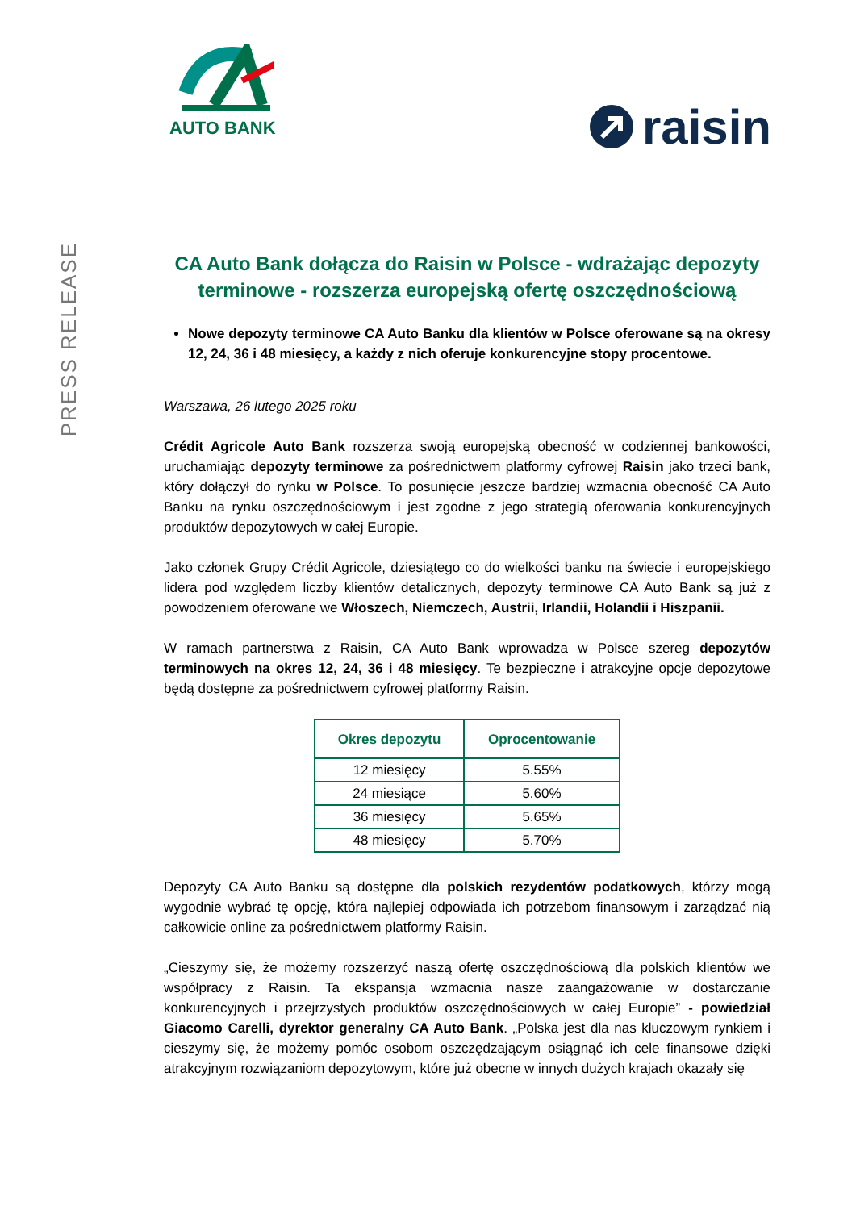PRESS RELEASE
AUTO BANK
raisin
CA Auto Bank dołącza do Raisin w Polsce - wdrażając depozyty terminowe - rozszerza europejską ofertę oszczędnościową
Nowe depozyty terminowe CA Auto Banku dla klientów w Polsce oferowane są na okresy 12, 24, 36 i 48 miesięcy, a każdy z nich oferuje konkurencyjne stopy procentowe.
Warszawa, 26 lutego 2025 roku
Crédit Agricole Auto Bank rozszerza swoją europejską obecność w codziennej bankowości, uruchamiając depozyty terminowe za pośrednictwem platformy cyfrowej Raisin jako trzeci bank, który dołączył do rynku w Polsce. To posunięcie jeszcze bardziej wzmacnia obecność CA Auto Banku na rynku oszczędnościowym i jest zgodne z jego strategią oferowania konkurencyjnych produktów depozytowych w całej Europie.
Jako członek Grupy Crédit Agricole, dziesiątego co do wielkości banku na świecie i europejskiego lidera pod względem liczby klientów detalicznych, depozyty terminowe CA Auto Bank są już z powodzeniem oferowane we Włoszech, Niemczech, Austrii, Irlandii, Holandii i Hiszpanii.
W ramach partnerstwa z Raisin, CA Auto Bank wprowadza w Polsce szereg depozytów terminowych na okres 12, 24, 36 i 48 miesięcy. Te bezpieczne i atrakcyjne opcje depozytowe będą dostępne za pośrednictwem cyfrowej platformy Raisin.
| Okres depozytu | Oprocentowanie |
| --- | --- |
| 12 miesięcy | 5.55% |
| 24 miesiące | 5.60% |
| 36 miesięcy | 5.65% |
| 48 miesięcy | 5.70% |
Depozyty CA Auto Banku są dostępne dla polskich rezydentów podatkowych, którzy mogą wygodnie wybrać tę opcję, która najlepiej odpowiada ich potrzebom finansowym i zarządzać nią całkowicie online za pośrednictwem platformy Raisin.
„Cieszymy się, że możemy rozszerzyć naszą ofertę oszczędnościową dla polskich klientów we współpracy z Raisin. Ta ekspansja wzmacnia nasze zaangażowanie w dostarczanie konkurencyjnych i przejrzystych produktów oszczędnościowych w całej Europie” - powiedział Giacomo Carelli, dyrektor generalny CA Auto Bank. „Polska jest dla nas kluczowym rynkiem i cieszymy się, że możemy pomóc osobom oszczędzającym osiągnąć ich cele finansowe dzięki atrakcyjnym rozwiązaniom depozytowym, które już obecne w innych dużych krajach okazały się